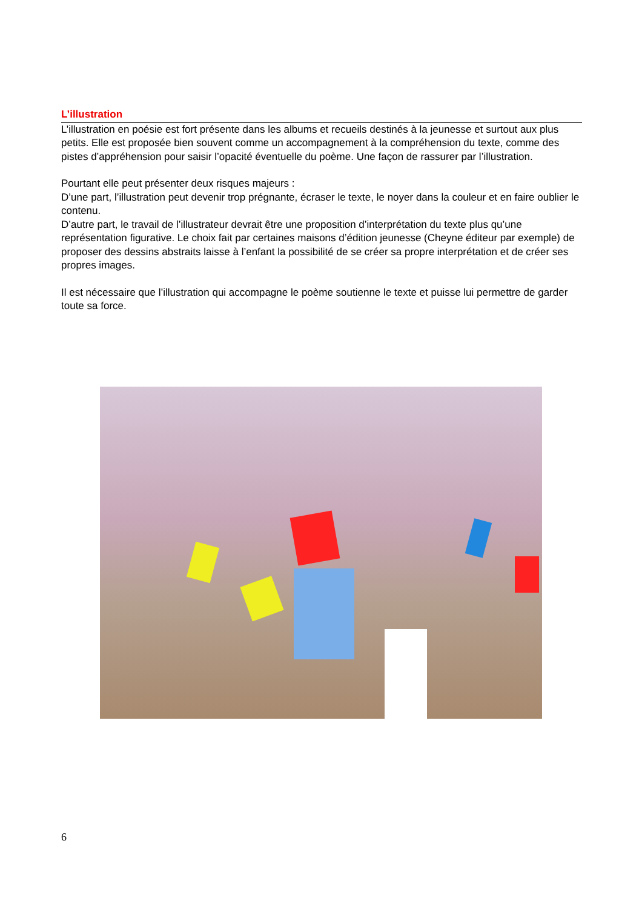L’illustration
L’illustration en poésie est fort présente dans les albums et recueils destinés à la jeunesse et surtout aux plus petits. Elle est proposée bien souvent comme un accompagnement à la compréhension du texte, comme des pistes d’appréhension pour saisir l’opacité éventuelle du poème. Une façon de rassurer par l’illustration.
Pourtant elle peut présenter deux risques majeurs :
D’une part, l’illustration peut devenir trop prégnante, écraser le texte, le noyer dans la couleur et en faire oublier le contenu.
D’autre part, le travail de l’illustrateur devrait être une proposition d’interprétation du texte plus qu’une représentation figurative. Le choix fait par certaines maisons d’édition jeunesse (Cheyne éditeur par exemple) de proposer des dessins abstraits laisse à l’enfant la possibilité de se créer sa propre interprétation et de créer ses propres images.
Il est nécessaire que l’illustration qui accompagne le poème soutienne le texte et puisse lui permettre de garder toute sa force.
6